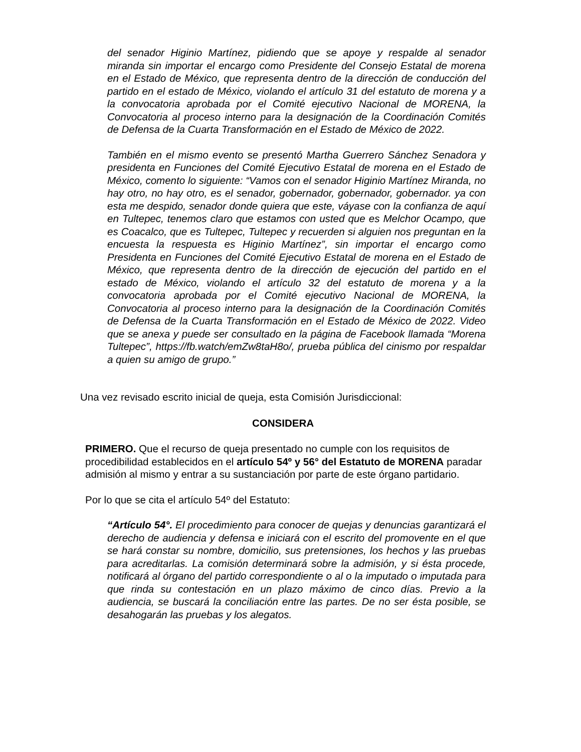del senador Higinio Martínez, pidiendo que se apoye y respalde al senador miranda sin importar el encargo como Presidente del Consejo Estatal de morena en el Estado de México, que representa dentro de la dirección de conducción del partido en el estado de México, violando el artículo 31 del estatuto de morena y a la convocatoria aprobada por el Comité ejecutivo Nacional de MORENA, la Convocatoria al proceso interno para la designación de la Coordinación Comités de Defensa de la Cuarta Transformación en el Estado de México de 2022.
También en el mismo evento se presentó Martha Guerrero Sánchez Senadora y presidenta en Funciones del Comité Ejecutivo Estatal de morena en el Estado de México, comento lo siguiente: “Vamos con el senador Higinio Martínez Miranda, no hay otro, no hay otro, es el senador, gobernador, gobernador, gobernador. ya con esta me despido, senador donde quiera que este, váyase con la confianza de aquí en Tultepec, tenemos claro que estamos con usted que es Melchor Ocampo, que es Coacalco, que es Tultepec, Tultepec y recuerden si alguien nos preguntan en la encuesta la respuesta es Higinio Martínez”, sin importar el encargo como Presidenta en Funciones del Comité Ejecutivo Estatal de morena en el Estado de México, que representa dentro de la dirección de ejecución del partido en el estado de México, violando el artículo 32 del estatuto de morena y a la convocatoria aprobada por el Comité ejecutivo Nacional de MORENA, la Convocatoria al proceso interno para la designación de la Coordinación Comités de Defensa de la Cuarta Transformación en el Estado de México de 2022. Video que se anexa y puede ser consultado en la página de Facebook llamada “Morena Tultepec”, https://fb.watch/emZw8taH8o/, prueba pública del cinismo por respaldar a quien su amigo de grupo.”
Una vez revisado escrito inicial de queja, esta Comisión Jurisdiccional:
CONSIDERA
PRIMERO. Que el recurso de queja presentado no cumple con los requisitos de procedibilidad establecidos en el artículo 54º y 56° del Estatuto de MORENA paradar admisión al mismo y entrar a su sustanciación por parte de este órgano partidario.
Por lo que se cita el artículo 54º del Estatuto:
“Artículo 54°. El procedimiento para conocer de quejas y denuncias garantizará el derecho de audiencia y defensa e iniciará con el escrito del promovente en el que se hará constar su nombre, domicilio, sus pretensiones, los hechos y las pruebas para acreditarlas. La comisión determinará sobre la admisión, y si ésta procede, notificará al órgano del partido correspondiente o al o la imputado o imputada para que rinda su contestación en un plazo máximo de cinco días. Previo a la audiencia, se buscará la conciliación entre las partes. De no ser ésta posible, se desahogarán las pruebas y los alegatos.